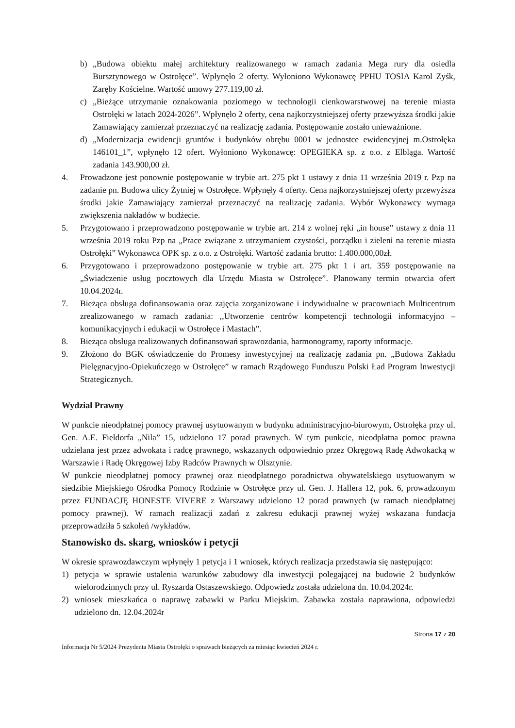b) „Budowa obiektu małej architektury realizowanego w ramach zadania Mega rury dla osiedla Bursztynowego w Ostrołęce”. Wpłynęło 2 oferty. Wyłoniono Wykonawcę PPHU TOSIA Karol Zyśk, Zaręby Kościelne. Wartość umowy 277.119,00 zł.
c) „Bieżące utrzymanie oznakowania poziomego w technologii cienkowarstwowej na terenie miasta Ostrołęki w latach 2024-2026”. Wpłynęło 2 oferty, cena najkorzystniejszej oferty przewyższa środki jakie Zamawiający zamierzał przeznaczyć na realizację zadania. Postępowanie zostało unieważnione.
d) „Modernizacja ewidencji gruntów i budynków obrębu 0001 w jednostce ewidencyjnej m.Ostrołęka 146101_1”, wpłynęło 12 ofert. Wyłoniono Wykonawcę: OPEGIEKA sp. z o.o. z Elbląga. Wartość zadania 143.900,00 zł.
4. Prowadzone jest ponownie postępowanie w trybie art. 275 pkt 1 ustawy z dnia 11 września 2019 r. Pzp na zadanie pn. Budowa ulicy Żytniej w Ostrołęce. Wpłynęły 4 oferty. Cena najkorzystniejszej oferty przewyższa środki jakie Zamawiający zamierzał przeznaczyć na realizację zadania. Wybór Wykonawcy wymaga zwiększenia nakładów w budżecie.
5. Przygotowano i przeprowadzono postępowanie w trybie art. 214 z wolnej ręki „in house” ustawy z dnia 11 września 2019 roku Pzp na „Prace związane z utrzymaniem czystości, porządku i zieleni na terenie miasta Ostrołęki” Wykonawca OPK sp. z o.o. z Ostrołęki. Wartość zadania brutto: 1.400.000,00zł.
6. Przygotowano i przeprowadzono postępowanie w trybie art. 275 pkt 1 i art. 359 postępowanie na „Świadczenie usług pocztowych dla Urzędu Miasta w Ostrołęce”. Planowany termin otwarcia ofert 10.04.2024r.
7. Bieżąca obsługa dofinansowania oraz zajęcia zorganizowane i indywidualne w pracowniach Multicentrum zrealizowanego w ramach zadania: ,,Utworzenie centrów kompetencji technologii informacyjno – komunikacyjnych i edukacji w Ostrołęce i Mastach”.
8. Bieżąca obsługa realizowanych dofinansowań sprawozdania, harmonogramy, raporty informacje.
9. Złożono do BGK oświadczenie do Promesy inwestycyjnej na realizację zadania pn. „Budowa Zakładu Pielęgnacyjno-Opiekuńczego w Ostrołęce” w ramach Rządowego Funduszu Polski Ład Program Inwestycji Strategicznych.
Wydział Prawny
W punkcie nieodpłatnej pomocy prawnej usytuowanym w budynku administracyjno-biurowym, Ostrołęka przy ul. Gen. A.E. Fieldorfa „Nila” 15, udzielono 17 porad prawnych. W tym punkcie, nieodpłatna pomoc prawna udzielana jest przez adwokata i radcę prawnego, wskazanych odpowiednio przez Okręgową Radę Adwokacką w Warszawie i Radę Okręgowej Izby Radców Prawnych w Olsztynie.
W punkcie nieodpłatnej pomocy prawnej oraz nieodpłatnego poradnictwa obywatelskiego usytuowanym w siedzibie Miejskiego Ośrodka Pomocy Rodzinie w Ostrołęce przy ul. Gen. J. Hallera 12, pok. 6, prowadzonym przez FUNDACJĘ HONESTE VIVERE z Warszawy udzielono 12 porad prawnych (w ramach nieodpłatnej pomocy prawnej). W ramach realizacji zadań z zakresu edukacji prawnej wyżej wskazana fundacja przeprowadziła 5 szkoleń /wykładów.
Stanowisko ds. skarg, wniosków i petycji
W okresie sprawozdawczym wpłynęły 1 petycja i 1 wniosek, których realizacja przedstawia się następująco:
1) petycja w sprawie ustalenia warunków zabudowy dla inwestycji polegającej na budowie 2 budynków wielorodzinnych przy ul. Ryszarda Ostaszewskiego. Odpowiedz została udzielona dn. 10.04.2024r.
2) wniosek mieszkańca o naprawę zabawki w Parku Miejskim. Zabawka została naprawiona, odpowiedzi udzielono dn. 12.04.2024r
Strona 17 z 20
Informacja Nr 5/2024 Prezydenta Miasta Ostrołęki o sprawach bieżących za miesiąc kwiecień 2024 r.